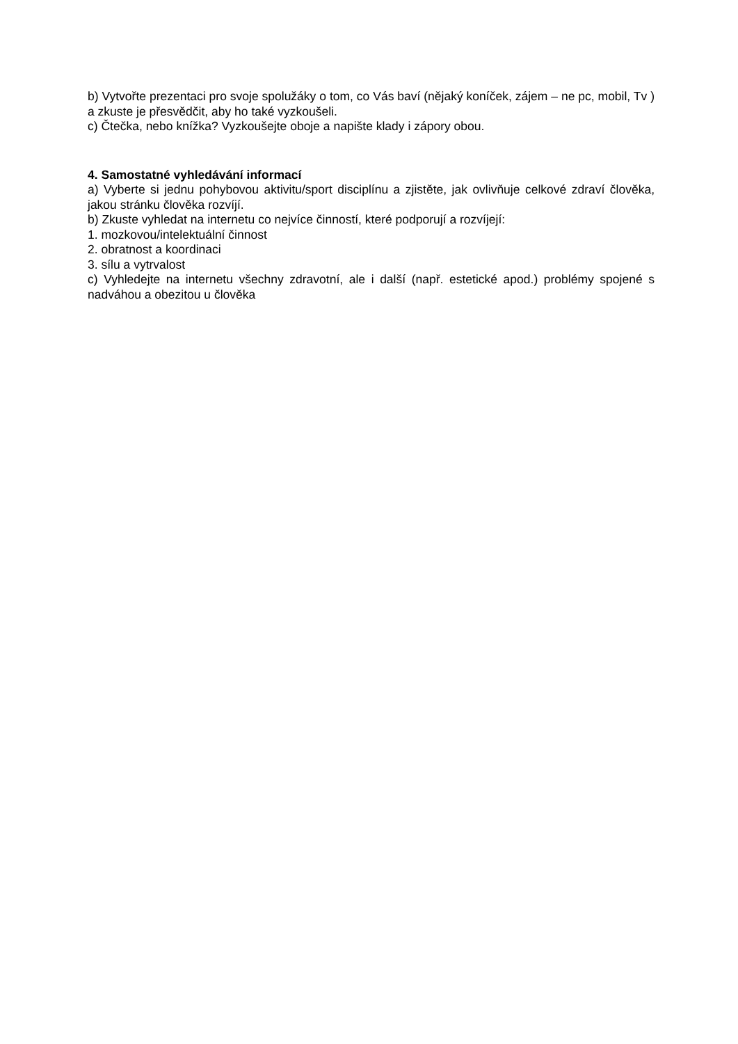b) Vytvořte prezentaci pro svoje spolužáky o tom, co Vás baví (nějaký koníček, zájem – ne pc, mobil, Tv ) a zkuste je přesvědčit, aby ho také vyzkoušeli.
c) Čtečka, nebo knížka? Vyzkoušejte oboje a napište klady i zápory obou.
4. Samostatné vyhledávání informací
a) Vyberte si jednu pohybovou aktivitu/sport disciplínu a zjistěte, jak ovlivňuje celkové zdraví člověka, jakou stránku člověka rozvíjí.
b) Zkuste vyhledat na internetu co nejvíce činností, které podporují a rozvíjejí:
1. mozkovou/intelektuální činnost
2. obratnost a koordinaci
3. sílu a vytrvalost
c) Vyhledejte na internetu všechny zdravotní, ale i další (např. estetické apod.) problémy spojené s nadváhou a obezitou u člověka